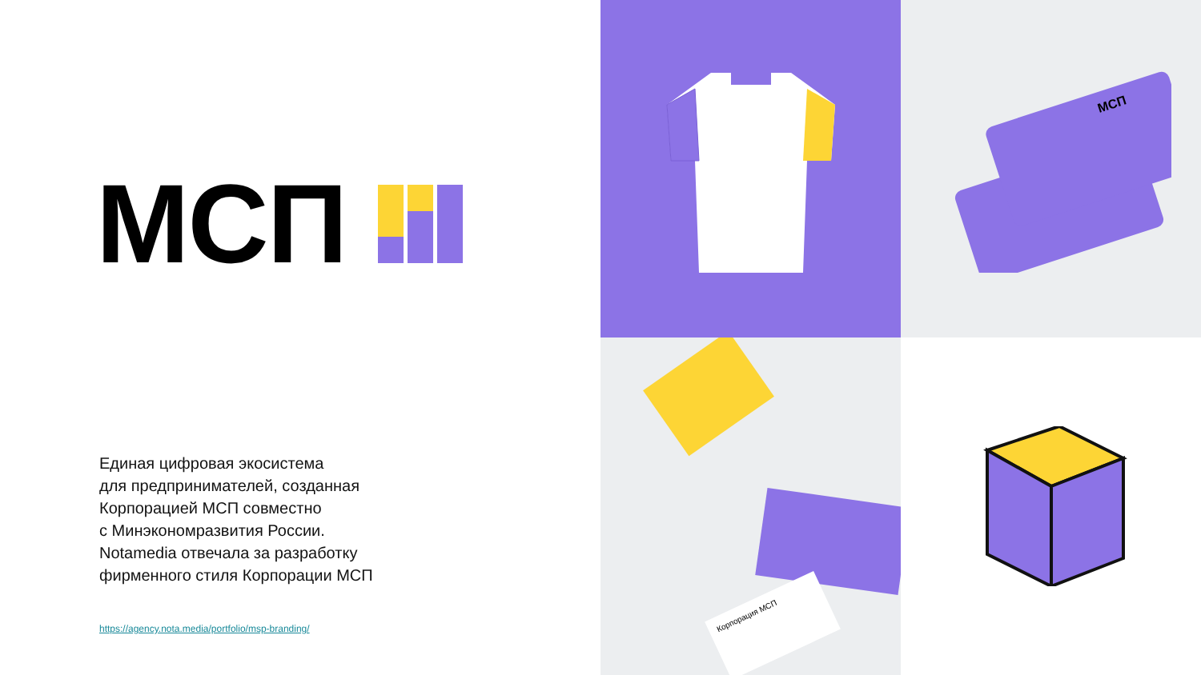МСП
Единая цифровая экосистема
для предпринимателей, созданная
Корпорацией МСП совместно
с Минэкономразвития России.
Notamedia отвечала за разработку
фирменного стиля Корпорации МСП
https://agency.nota.media/portfolio/msp-branding/
МСП
Корпорация МСП